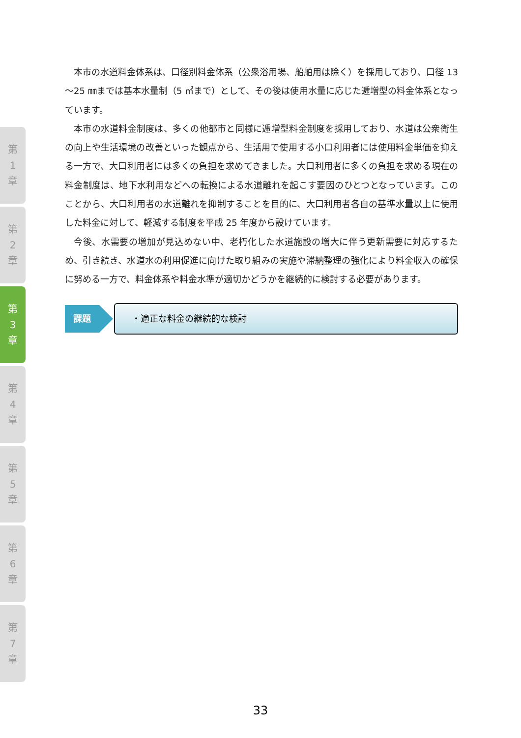第
1
章
第
2
章
第
3
章
第
4
章
第
5
章
第
6
章
第
7
章
本市の水道料金体系は、口径別料金体系（公衆浴用場、船舶用は除く）を採用しており、口径 13～25 ㎜までは基本水量制（5 ㎥まで）として、その後は使用水量に応じた逓増型の料金体系となっています。
本市の水道料金制度は、多くの他都市と同様に逓増型料金制度を採用しており、水道は公衆衛生の向上や生活環境の改善といった観点から、生活用で使用する小口利用者には使用料金単価を抑える一方で、大口利用者には多くの負担を求めてきました。大口利用者に多くの負担を求める現在の料金制度は、地下水利用などへの転換による水道離れを起こす要因のひとつとなっています。このことから、大口利用者の水道離れを抑制することを目的に、大口利用者各自の基準水量以上に使用した料金に対して、軽減する制度を平成 25 年度から設けています。
今後、水需要の増加が見込めない中、老朽化した水道施設の増大に伴う更新需要に対応するため、引き続き、水道水の利用促進に向けた取り組みの実施や滞納整理の強化により料金収入の確保に努める一方で、料金体系や料金水準が適切かどうかを継続的に検討する必要があります。
課題
・適正な料金の継続的な検討
33